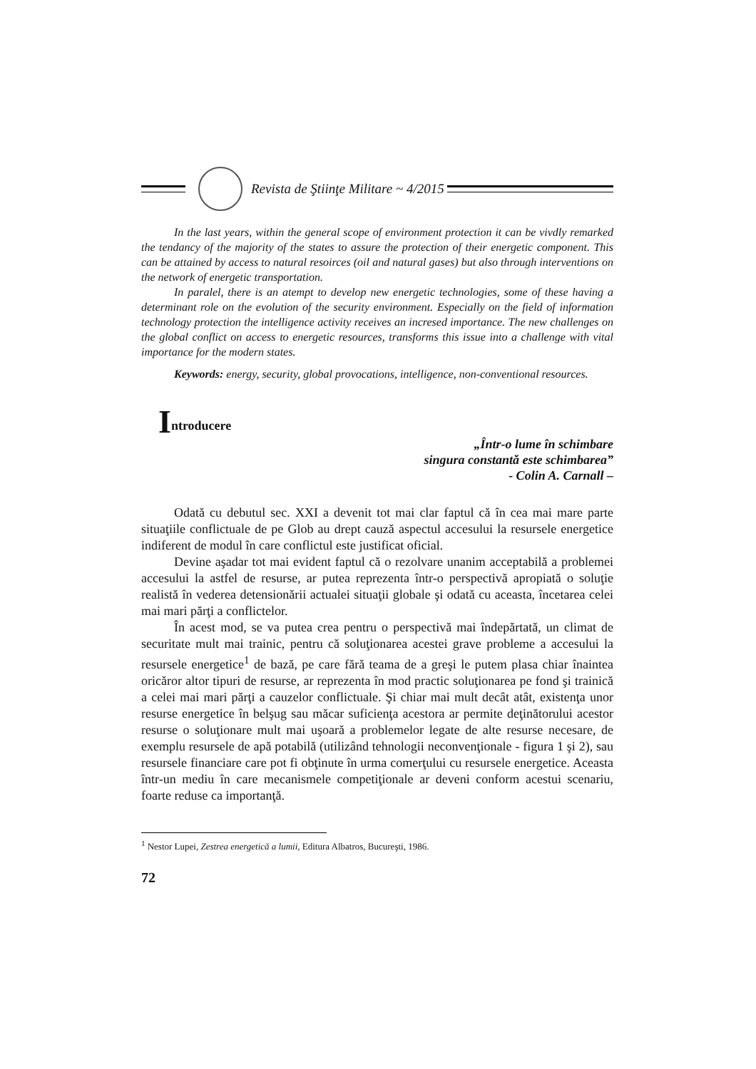Revista de Ştiinţe Militare ~ 4/2015
In the last years, within the general scope of environment protection it can be vivdly remarked the tendancy of the majority of the states to assure the protection of their energetic component. This can be attained by access to natural resoirces (oil and natural gases) but also through interventions on the network of energetic transportation.
In paralel, there is an atempt to develop new energetic technologies, some of these having a determinant role on the evolution of the security environment. Especially on the field of information technology protection the intelligence activity receives an incresed importance. The new challenges on the global conflict on access to energetic resources, transforms this issue into a challenge with vital importance for the modern states.
Keywords: energy, security, global provocations, intelligence, non-conventional resources.
Introducere
„Într-o lume în schimbare
singura constantă este schimbarea”
- Colin A. Carnall –
Odată cu debutul sec. XXI a devenit tot mai clar faptul că în cea mai mare parte situaţiile conflictuale de pe Glob au drept cauză aspectul accesului la resursele energetice indiferent de modul în care conflictul este justificat oficial.
Devine aşadar tot mai evident faptul că o rezolvare unanim acceptabilă a problemei accesului la astfel de resurse, ar putea reprezenta într-o perspectivă apropiată o soluţie realistă în vederea detensionării actualei situaţii globale şi odată cu aceasta, încetarea celei mai mari părţi a conflictelor.
În acest mod, se va putea crea pentru o perspectivă mai îndepărtată, un climat de securitate mult mai trainic, pentru că soluţionarea acestei grave probleme a accesului la resursele energetice<sup>1</sup> de bază, pe care fără teama de a greşi le putem plasa chiar înaintea oricăror altor tipuri de resurse, ar reprezenta în mod practic soluţionarea pe fond şi trainică a celei mai mari părţi a cauzelor conflictuale. Şi chiar mai mult decât atât, existenţa unor resurse energetice în belşug sau măcar suficienţa acestora ar permite deţinătorului acestor resurse o soluţionare mult mai uşoară a problemelor legate de alte resurse necesare, de exemplu resursele de apă potabilă (utilizând tehnologii neconvenţionale - figura 1 şi 2), sau resursele financiare care pot fi obţinute în urma comerţului cu resursele energetice. Aceasta într-un mediu în care mecanismele competiţionale ar deveni conform acestui scenariu, foarte reduse ca importanţă.
<sup>1</sup> Nestor Lupei, Zestrea energetică a lumii, Editura Albatros, Bucureşti, 1986.
72